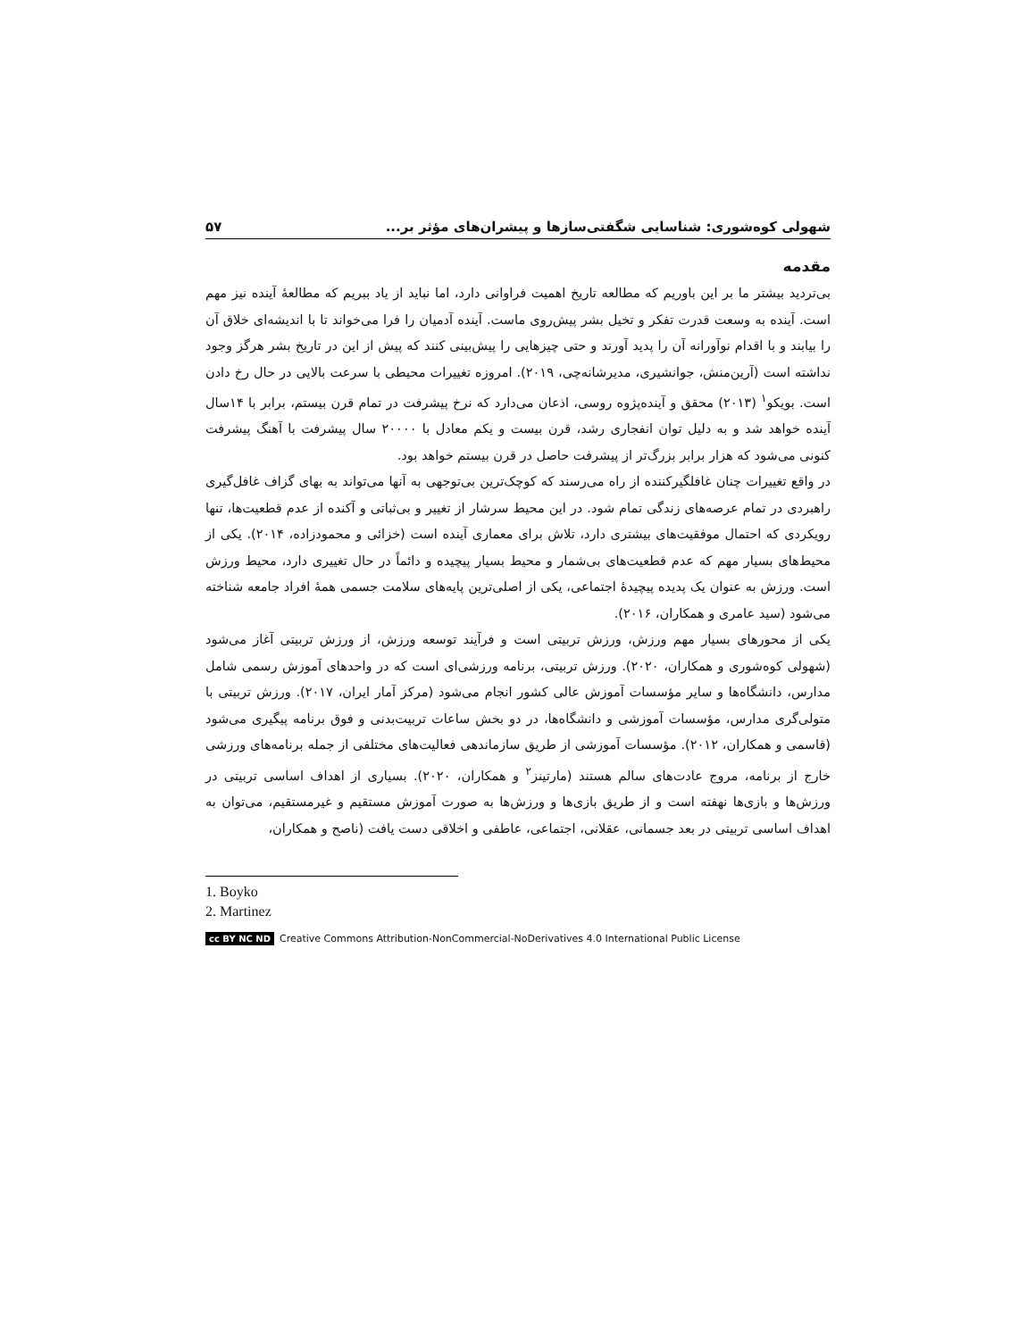شهولی کوه‌شوری: شناسایی شگفتی‌سازها و پیشران‌های مؤثر بر... ۵۷
مقدمه
بی‌تردید بیشتر ما بر این باوریم که مطالعه تاریخ اهمیت فراوانی دارد، اما نباید از یاد ببریم که مطالعهٔ آینده نیز مهم است. آینده به وسعت قدرت تفکر و تخیل بشر پیش‌روی ماست. آینده آدمیان را فرا می‌خواند تا با اندیشه‌ای خلاق آن را بیابند و با اقدام نوآورانه آن را پدید آورند و حتی چیزهایی را پیش‌بینی کنند که پیش از این در تاریخ بشر هرگز وجود نداشته است (آرین‌منش، جوانشیری، مدیرشانه‌چی، ۲۰۱۹). امروزه تغییرات محیطی با سرعت بالایی در حال رخ دادن است. بویکو<sup>۱</sup> (۲۰۱۳) محقق و آینده‌پژوه روسی، اذعان می‌دارد که نرخ پیشرفت در تمام قرن بیستم، برابر با ۱۴سال آینده خواهد شد و به دلیل توان انفجاری رشد، قرن بیست و یکم معادل با ۲۰۰۰۰ سال پیشرفت با آهنگ پیشرفت کنونی می‌شود که هزار برابر بزرگ‌تر از پیشرفت حاصل در قرن بیستم خواهد بود.
در واقع تغییرات چنان غافلگیرکننده از راه می‌رسند که کوچک‌ترین بی‌توجهی به آنها می‌تواند به بهای گزاف غافل‌گیری راهبردی در تمام عرصه‌های زندگی تمام شود. در این محیط سرشار از تغییر و بی‌ثباتی و آکنده از عدم قطعیت‌ها، تنها رویکردی که احتمال موفقیت‌های بیشتری دارد، تلاش برای معماری آینده است (خزائی و محمودزاده، ۲۰۱۴). یکی از محیط‌های بسیار مهم که عدم قطعیت‌های بی‌شمار و محیط بسیار پیچیده و دائماً در حال تغییری دارد، محیط ورزش است. ورزش به عنوان یک پدیده پیچیدهٔ اجتماعی، یکی از اصلی‌ترین پایه‌های سلامت جسمی همهٔ افراد جامعه شناخته می‌شود (سید عامری و همکاران، ۲۰۱۶).
یکی از محورهای بسیار مهم ورزش، ورزش تربیتی است و فرآیند توسعه ورزش، از ورزش تربیتی آغاز می‌شود (شهولی کوه‌شوری و همکاران، ۲۰۲۰). ورزش تربیتی، برنامه ورزشی‌ای است که در واحدهای آموزش رسمی شامل مدارس، دانشگاه‌ها و سایر مؤسسات آموزش عالی کشور انجام می‌شود (مرکز آمار ایران، ۲۰۱۷). ورزش تربیتی با متولی‌گری مدارس، مؤسسات آموزشی و دانشگاه‌ها، در دو بخش ساعات تربیت‌بدنی و فوق برنامه پیگیری می‌شود (قاسمی و همکاران، ۲۰۱۲). مؤسسات آموزشی از طریق سازماندهی فعالیت‌های مختلفی از جمله برنامه‌های ورزشی خارج از برنامه، مروج عادت‌های سالم هستند (مارتینز<sup>۲</sup> و همکاران، ۲۰۲۰). بسیاری از اهداف اساسی تربیتی در ورزش‌ها و بازی‌ها نهفته است و از طریق بازی‌ها و ورزش‌ها به صورت آموزش مستقیم و غیرمستقیم، می‌توان به اهداف اساسی تربیتی در بعد جسمانی، عقلانی، اجتماعی، عاطفی و اخلاقی دست یافت (ناصح و همکاران،
1. Boyko
2. Martinez
cc BY NC ND Creative Commons Attribution-NonCommercial-NoDerivatives 4.0 International Public License